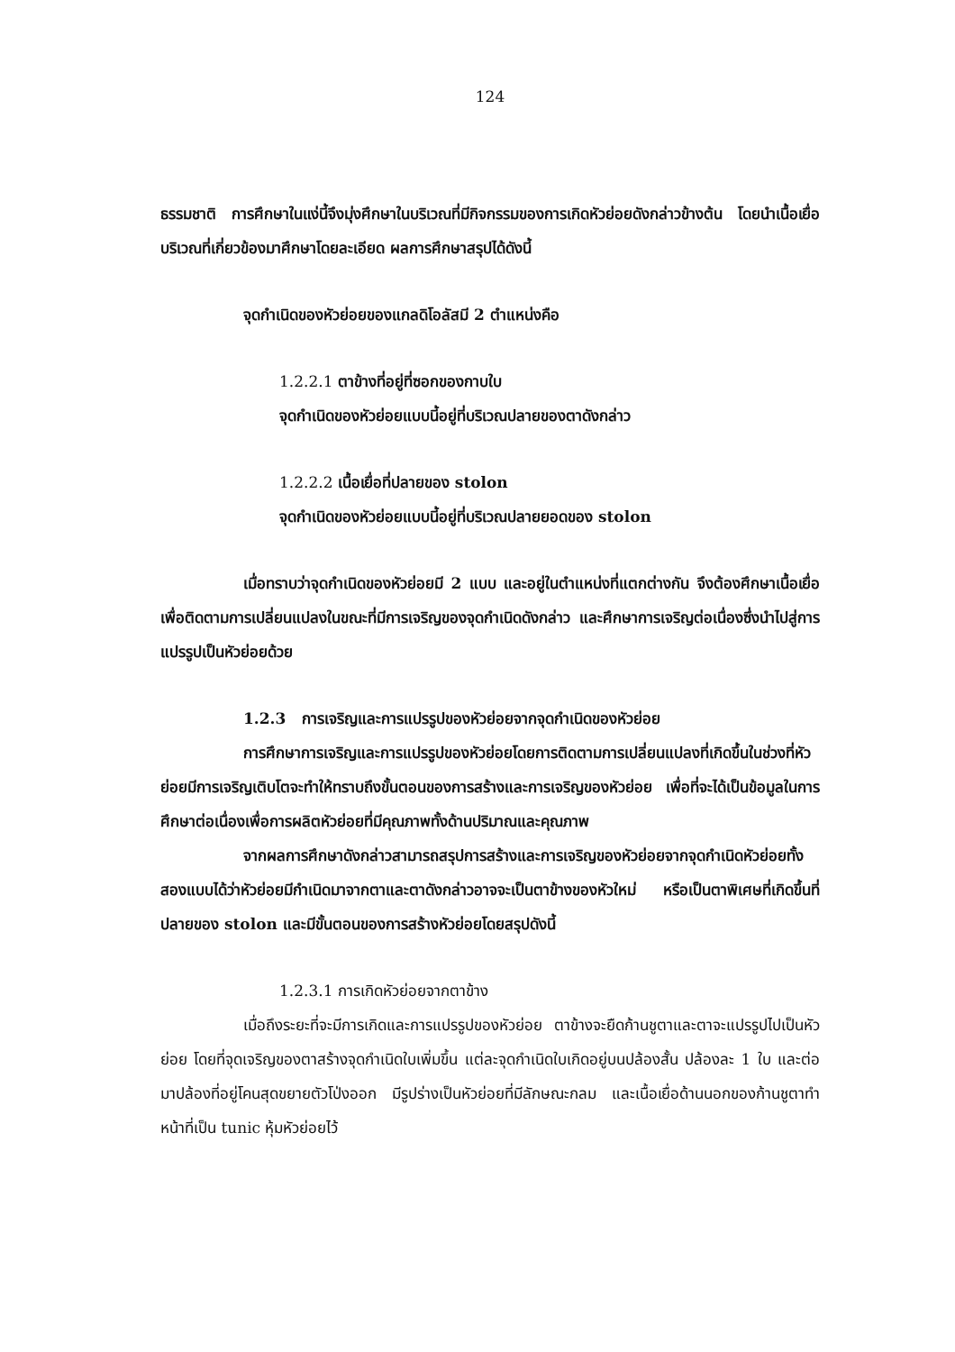124
ธรรมชาติ การศึกษาในแง่นี้จึงมุ่งศึกษาในบริเวณที่มีกิจกรรมของการเกิดหัวย่อยดังกล่าวข้างต้น โดยนำเนื้อเยื่อบริเวณที่เกี่ยวข้องมาศึกษาโดยละเอียด ผลการศึกษาสรุปได้ดังนี้
จุดกำเนิดของหัวย่อยของแกลดิโอลัสมี 2 ตำแหน่งคือ
1.2.2.1 ตาข้างที่อยู่ที่ซอกของกาบใบ
จุดกำเนิดของหัวย่อยแบบนี้อยู่ที่บริเวณปลายของตาดังกล่าว
1.2.2.2 เนื้อเยื่อที่ปลายของ stolon
จุดกำเนิดของหัวย่อยแบบนี้อยู่ที่บริเวณปลายยอดของ stolon
เมื่อทราบว่าจุดกำเนิดของหัวย่อยมี 2 แบบ และอยู่ในตำแหน่งที่แตกต่างกัน จึงต้องศึกษาเนื้อเยื่อเพื่อติดตามการเปลี่ยนแปลงในขณะที่มีการเจริญของจุดกำเนิดดังกล่าว และศึกษาการเจริญต่อเนื่องซึ่งนำไปสู่การแปรรูปเป็นหัวย่อยด้วย
1.2.3 การเจริญและการแปรรูปของหัวย่อยจากจุดกำเนิดของหัวย่อย
การศึกษาการเจริญและการแปรรูปของหัวย่อยโดยการติดตามการเปลี่ยนแปลงที่เกิดขึ้นในช่วงที่หัวย่อยมีการเจริญเติบโตจะทำให้ทราบถึงขั้นตอนของการสร้างและการเจริญของหัวย่อย เพื่อที่จะได้เป็นข้อมูลในการศึกษาต่อเนื่องเพื่อการผลิตหัวย่อยที่มีคุณภาพทั้งด้านปริมาณและคุณภาพ
จากผลการศึกษาดังกล่าวสามารถสรุปการสร้างและการเจริญของหัวย่อยจากจุดกำเนิดหัวย่อยทั้งสองแบบได้ว่าหัวย่อยมีกำเนิดมาจากตาและตาดังกล่าวอาจจะเป็นตาข้างของหัวใหม่ หรือเป็นตาพิเศษที่เกิดขึ้นที่ปลายของ stolon และมีขั้นตอนของการสร้างหัวย่อยโดยสรุปดังนี้
1.2.3.1 การเกิดหัวย่อยจากตาข้าง
เมื่อถึงระยะที่จะมีการเกิดและการแปรรูปของหัวย่อย ตาข้างจะยืดก้านชูตาและตาจะแปรรูปไปเป็นหัวย่อย โดยที่จุดเจริญของตาสร้างจุดกำเนิดใบเพิ่มขึ้น แต่ละจุดกำเนิดใบเกิดอยู่บนปล้องสั้น ปล้องละ 1 ใบ และต่อมาปล้องที่อยู่โคนสุดขยายตัวโป่งออก มีรูปร่างเป็นหัวย่อยที่มีลักษณะกลม และเนื้อเยื่อด้านนอกของก้านชูตาทำหน้าที่เป็น tunic หุ้มหัวย่อยไว้